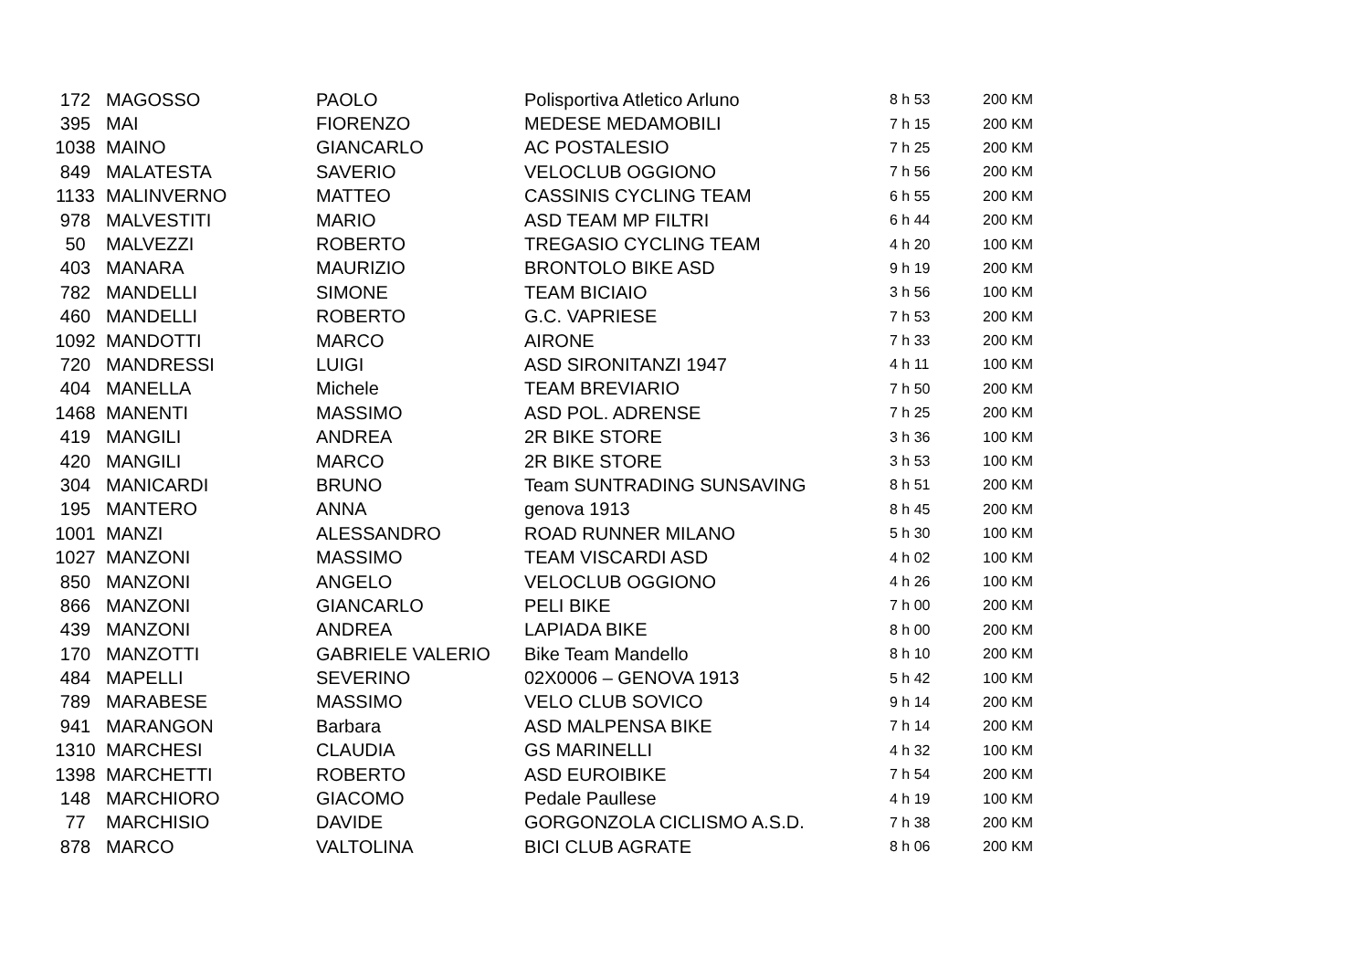| 172 | MAGOSSO | PAOLO | Polisportiva Atletico Arluno | 8 h 53 | 200 KM |
| 395 | MAI | FIORENZO | MEDESE MEDAMOBILI | 7 h 15 | 200 KM |
| 1038 | MAINO | GIANCARLO | AC POSTALESIO | 7 h 25 | 200 KM |
| 849 | MALATESTA | SAVERIO | VELOCLUB OGGIONO | 7 h 56 | 200 KM |
| 1133 | MALINVERNO | MATTEO | CASSINIS CYCLING TEAM | 6 h 55 | 200 KM |
| 978 | MALVESTITI | MARIO | ASD TEAM MP FILTRI | 6 h 44 | 200 KM |
| 50 | MALVEZZI | ROBERTO | TREGASIO CYCLING TEAM | 4 h 20 | 100 KM |
| 403 | MANARA | MAURIZIO | BRONTOLO BIKE ASD | 9 h 19 | 200 KM |
| 782 | MANDELLI | SIMONE | TEAM BICIAIO | 3 h 56 | 100 KM |
| 460 | MANDELLI | ROBERTO | G.C. VAPRIESE | 7 h 53 | 200 KM |
| 1092 | MANDOTTI | MARCO | AIRONE | 7 h 33 | 200 KM |
| 720 | MANDRESSI | LUIGI | ASD SIRONITANZI 1947 | 4 h 11 | 100 KM |
| 404 | MANELLA | Michele | TEAM BREVIARIO | 7 h 50 | 200 KM |
| 1468 | MANENTI | MASSIMO | ASD POL. ADRENSE | 7 h 25 | 200 KM |
| 419 | MANGILI | ANDREA | 2R BIKE STORE | 3 h 36 | 100 KM |
| 420 | MANGILI | MARCO | 2R BIKE STORE | 3 h 53 | 100 KM |
| 304 | MANICARDI | BRUNO | Team SUNTRADING SUNSAVING | 8 h 51 | 200 KM |
| 195 | MANTERO | ANNA | genova 1913 | 8 h 45 | 200 KM |
| 1001 | MANZI | ALESSANDRO | ROAD RUNNER MILANO | 5 h 30 | 100 KM |
| 1027 | MANZONI | MASSIMO | TEAM VISCARDI ASD | 4 h 02 | 100 KM |
| 850 | MANZONI | ANGELO | VELOCLUB OGGIONO | 4 h 26 | 100 KM |
| 866 | MANZONI | GIANCARLO | PELI BIKE | 7 h 00 | 200 KM |
| 439 | MANZONI | ANDREA | LAPIADA BIKE | 8 h 00 | 200 KM |
| 170 | MANZOTTI | GABRIELE VALERIO | Bike Team Mandello | 8 h 10 | 200 KM |
| 484 | MAPELLI | SEVERINO | 02X0006 – GENOVA 1913 | 5 h 42 | 100 KM |
| 789 | MARABESE | MASSIMO | VELO CLUB SOVICO | 9 h 14 | 200 KM |
| 941 | MARANGON | Barbara | ASD MALPENSA BIKE | 7 h 14 | 200 KM |
| 1310 | MARCHESI | CLAUDIA | GS MARINELLI | 4 h 32 | 100 KM |
| 1398 | MARCHETTI | ROBERTO | ASD EUROIBIKE | 7 h 54 | 200 KM |
| 148 | MARCHIORO | GIACOMO | Pedale Paullese | 4 h 19 | 100 KM |
| 77 | MARCHISIO | DAVIDE | GORGONZOLA CICLISMO A.S.D. | 7 h 38 | 200 KM |
| 878 | MARCO | VALTOLINA | BICI CLUB AGRATE | 8 h 06 | 200 KM |